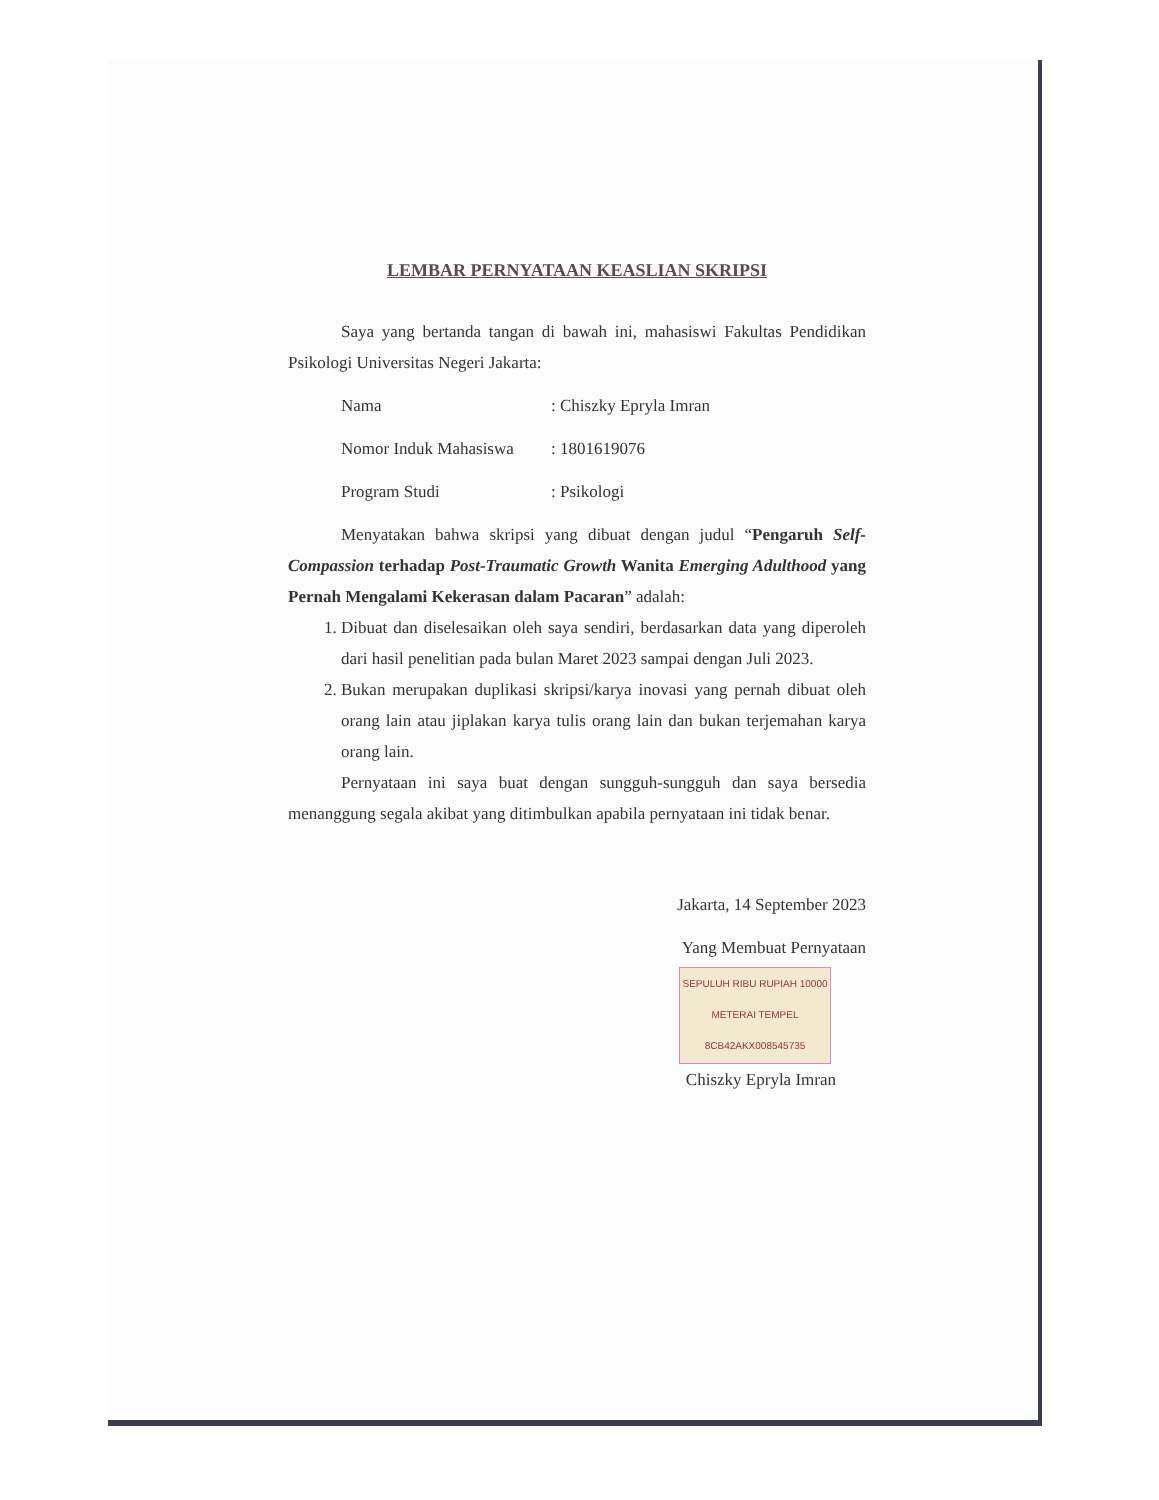LEMBAR PERNYATAAN KEASLIAN SKRIPSI
Saya yang bertanda tangan di bawah ini, mahasiswi Fakultas Pendidikan Psikologi Universitas Negeri Jakarta:
Nama: Chiszky Epryla Imran
Nomor Induk Mahasiswa: 1801619076
Program Studi: Psikologi
Menyatakan bahwa skripsi yang dibuat dengan judul “Pengaruh Self-Compassion terhadap Post-Traumatic Growth Wanita Emerging Adulthood yang Pernah Mengalami Kekerasan dalam Pacaran” adalah:
1. Dibuat dan diselesaikan oleh saya sendiri, berdasarkan data yang diperoleh dari hasil penelitian pada bulan Maret 2023 sampai dengan Juli 2023.
2. Bukan merupakan duplikasi skripsi/karya inovasi yang pernah dibuat oleh orang lain atau jiplakan karya tulis orang lain dan bukan terjemahan karya orang lain.
Pernyataan ini saya buat dengan sungguh-sungguh dan saya bersedia menanggung segala akibat yang ditimbulkan apabila pernyataan ini tidak benar.
Jakarta, 14 September 2023
Yang Membuat Pernyataan
SEPULUH RIBU RUPIAH 10000
METERAI TEMPEL
8CB42AKX008545735
Chiszky Epryla Imran